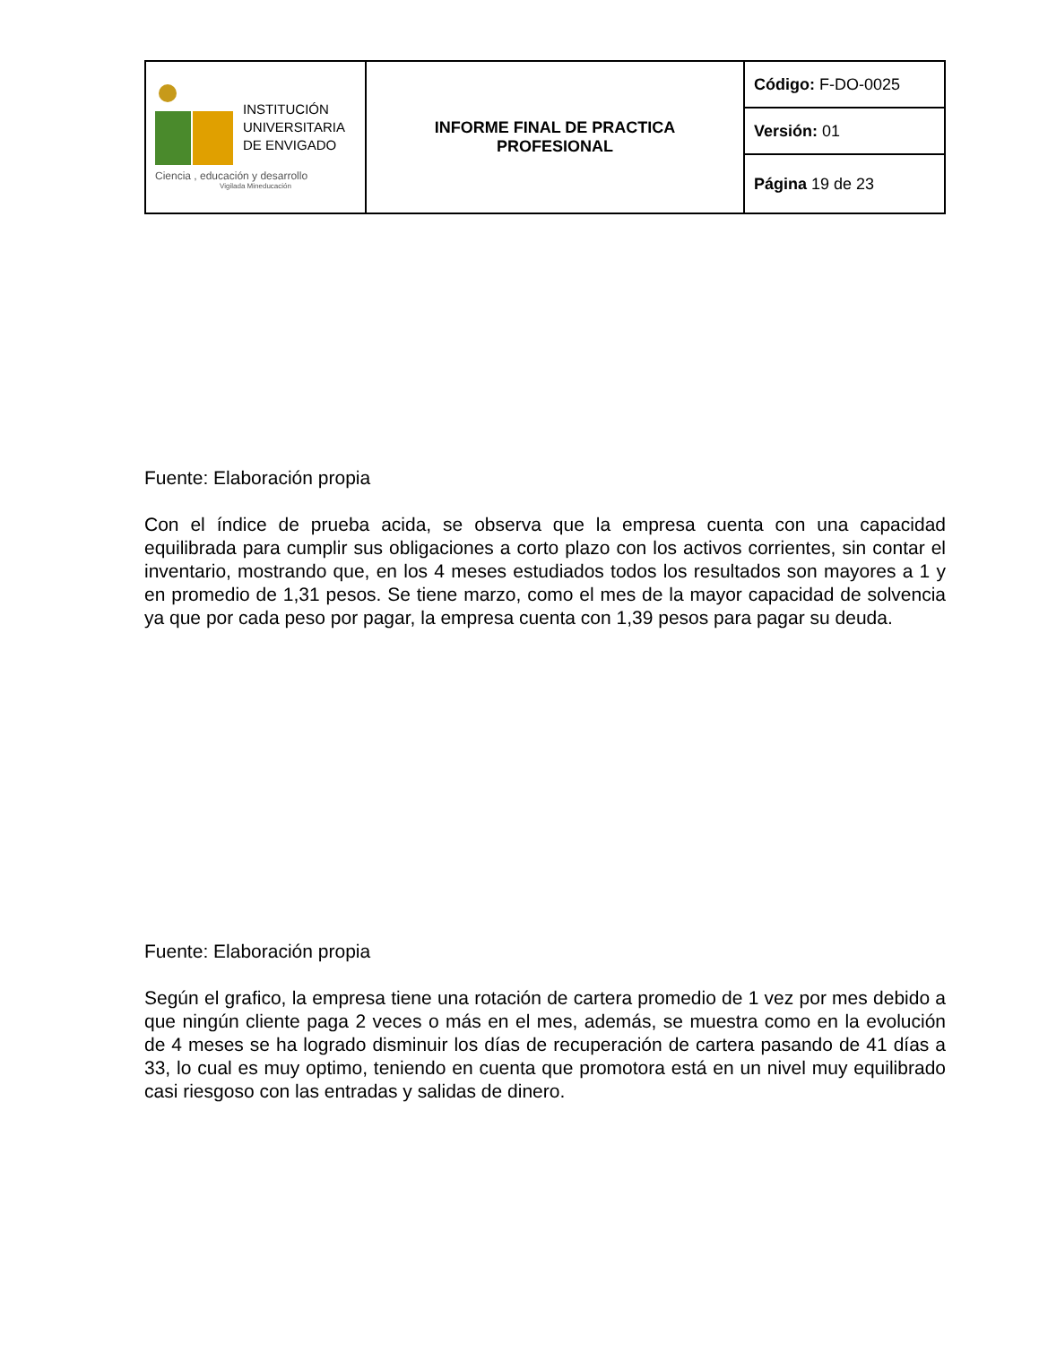| INSTITUCIÓN UNIVERSITARIA DE ENVIGADO Ciencia , educación y desarrollo Vigilada Mineducación | INFORME FINAL DE PRACTICA PROFESIONAL | Código: F-DO-0025 |
| | | Versión: 01 |
| | | Página 19 de 23 |
Fuente: Elaboración propia
Con el índice de prueba acida, se observa que la empresa cuenta con una capacidad equilibrada para cumplir sus obligaciones a corto plazo con los activos corrientes, sin contar el inventario, mostrando que, en los 4 meses estudiados todos los resultados son mayores a 1 y en promedio de 1,31 pesos. Se tiene marzo, como el mes de la mayor capacidad de solvencia ya que por cada peso por pagar, la empresa cuenta con 1,39 pesos para pagar su deuda.
Fuente: Elaboración propia
Según el grafico, la empresa tiene una rotación de cartera promedio de 1 vez por mes debido a que ningún cliente paga 2 veces o más en el mes, además, se muestra como en la evolución de 4 meses se ha logrado disminuir los días de recuperación de cartera pasando de 41 días a 33, lo cual es muy optimo, teniendo en cuenta que promotora está en un nivel muy equilibrado casi riesgoso con las entradas y salidas de dinero.